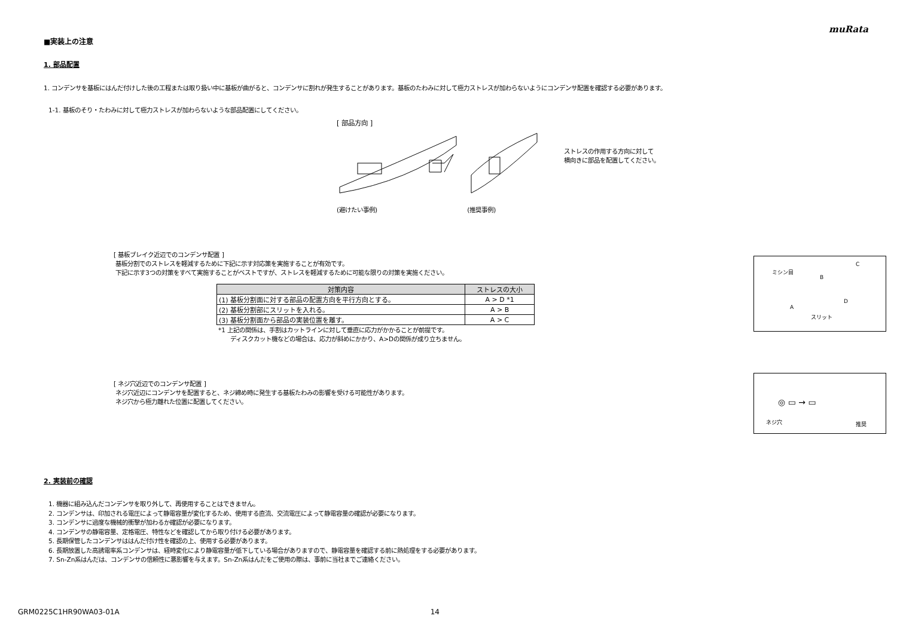muRata
■実装上の注意
1. 部品配置
1. コンデンサを基板にはんだ付けした後の工程または取り扱い中に基板が曲がると、コンデンサに割れが発生することがあります。基板のたわみに対して極力ストレスが加わらないようにコンデンサ配置を確認する必要があります。
1-1. 基板のそり・たわみに対して極力ストレスが加わらないような部品配置にしてください。
[ 部品方向 ]
(避けたい事例) (推奨事例)
ストレスの作用する方向に対して
横向きに部品を配置してください。
[ 基板ブレイク近辺でのコンデンサ配置 ]
基板分割でのストレスを軽減するために下記に示す対応策を実施することが有効です。
下記に示す3つの対策をすべて実施することがベストですが、ストレスを軽減するために可能な限りの対策を実施ください。
| 対策内容 | ストレスの大小 |
| --- | --- |
| (1) 基板分割面に対する部品の配置方向を平行方向とする。 | A > D *1 |
| (2) 基板分割部にスリットを入れる。 | A > B |
| (3) 基板分割面から部品の実装位置を離す。 | A > C |
*1 上記の関係は、手割はカットラインに対して垂直に応力がかかることが前提です。
ディスクカット機などの場合は、応力が斜めにかかり、A>Dの関係が成り立ちません。
ミシン目
B
C
A
D
スリット
[ ネジ穴近辺でのコンデンサ配置 ]
ネジ穴近辺にコンデンサを配置すると、ネジ締め時に発生する基板たわみの影響を受ける可能性があります。
ネジ穴から極力離れた位置に配置してください。
◎ ▭ → ▭
ネジ穴 推奨
2. 実装前の確認
1. 機器に組み込んだコンデンサを取り外して、再使用することはできません。
2. コンデンサは、印加される電圧によって静電容量が変化するため、使用する直流、交流電圧によって静電容量の確認が必要になります。
3. コンデンサに過度な機械的衝撃が加わるか確認が必要になります。
4. コンデンサの静電容量、定格電圧、特性などを確認してから取り付ける必要があります。
5. 長期保管したコンデンサははんだ付け性を確認の上、使用する必要があります。
6. 長期放置した高誘電率系コンデンサは、経時変化により静電容量が低下している場合がありますので、静電容量を確認する前に熱処理をする必要があります。
7. Sn-Zn系はんだは、コンデンサの信頼性に悪影響を与えます。Sn-Zn系はんだをご使用の際は、事前に当社までご連絡ください。
GRM0225C1HR90WA03-01A 14